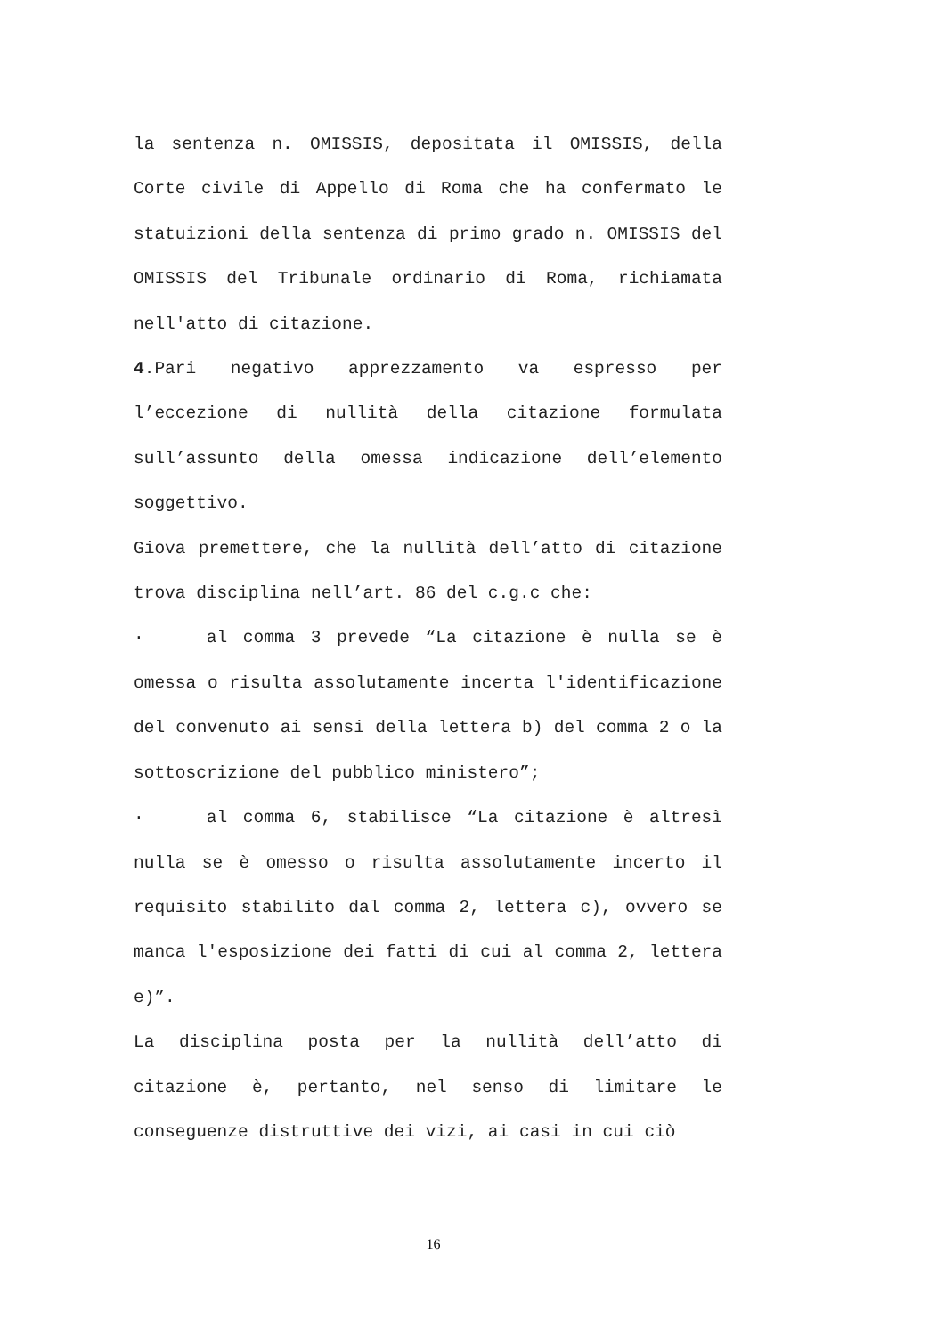la sentenza n. OMISSIS, depositata il OMISSIS, della Corte civile di Appello di Roma che ha confermato le statuizioni della sentenza di primo grado n. OMISSIS del OMISSIS del Tribunale ordinario di Roma, richiamata nell'atto di citazione.
4.Pari negativo apprezzamento va espresso per l’eccezione di nullità della citazione formulata sull’assunto della omessa indicazione dell’elemento soggettivo.
Giova premettere, che la nullità dell’atto di citazione trova disciplina nell’art. 86 del c.g.c che:
· al comma 3 prevede “La citazione è nulla se è omessa o risulta assolutamente incerta l'identificazione del convenuto ai sensi della lettera b) del comma 2 o la sottoscrizione del pubblico ministero”;
· al comma 6, stabilisce “La citazione è altresì nulla se è omesso o risulta assolutamente incerto il requisito stabilito dal comma 2, lettera c), ovvero se manca l'esposizione dei fatti di cui al comma 2, lettera e)”.
La disciplina posta per la nullità dell’atto di citazione è, pertanto, nel senso di limitare le conseguenze distruttive dei vizi, ai casi in cui ciò
16